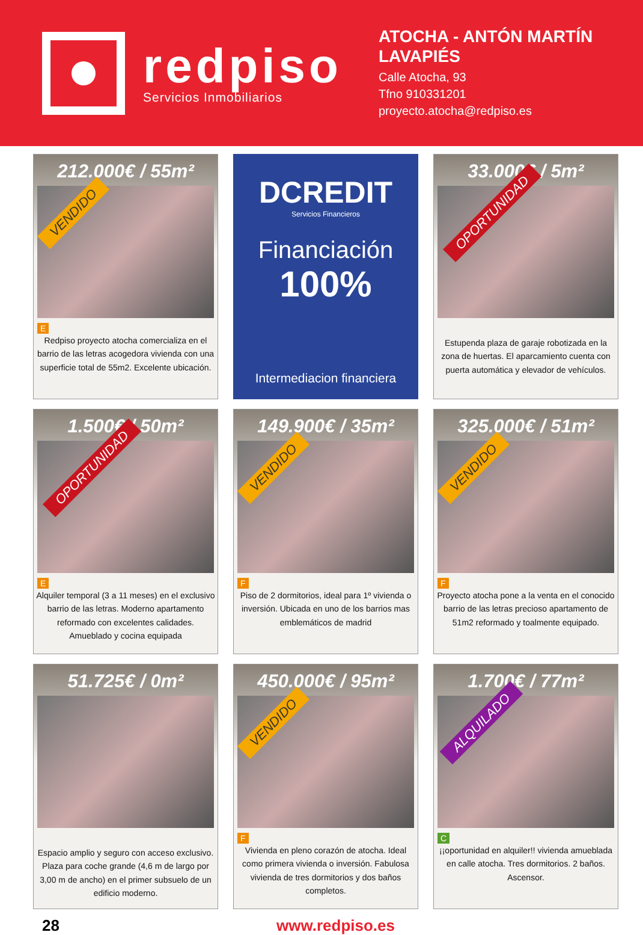redpiso
Servicios Inmobiliarios
ATOCHA - ANTÓN MARTÍN
LAVAPIÉS
Calle Atocha, 93
Tfno 910331201
proyecto.atocha@redpiso.es
212.000€ / 55m²
VENDIDO
E
Redpiso proyecto atocha comercializa en el barrio de las letras acogedora vivienda con una superficie total de 55m2. Excelente ubicación.
DCREDIT
Servicios Financieros
Financiación
100%
Intermediacion financiera
33.000€ / 5m²
OPORTUNIDAD
Estupenda plaza de garaje robotizada en la zona de huertas. El aparcamiento cuenta con puerta automática y elevador de vehículos.
1.500€ / 50m²
OPORTUNIDAD
E
Alquiler temporal (3 a 11 meses) en el exclusivo barrio de las letras. Moderno apartamento reformado con excelentes calidades. Amueblado y cocina equipada
149.900€ / 35m²
VENDIDO
F
Piso de 2 dormitorios, ideal para 1º vivienda o inversión. Ubicada en uno de los barrios mas emblemáticos de madrid
325.000€ / 51m²
VENDIDO
F
Proyecto atocha pone a la venta en el conocido barrio de las letras precioso apartamento de 51m2 reformado y toalmente equipado.
51.725€ / 0m²
Espacio amplio y seguro con acceso exclusivo. Plaza para coche grande (4,6 m de largo por 3,00 m de ancho) en el primer subsuelo de un edificio moderno.
450.000€ / 95m²
VENDIDO
F
Vivienda en pleno corazón de atocha. Ideal como primera vivienda o inversión. Fabulosa vivienda de tres dormitorios y dos baños completos.
1.700€ / 77m²
ALQUILADO
C
¡¡oportunidad en alquiler!! vivienda amueblada en calle atocha. Tres dormitorios. 2 baños. Ascensor.
28 www.redpiso.es